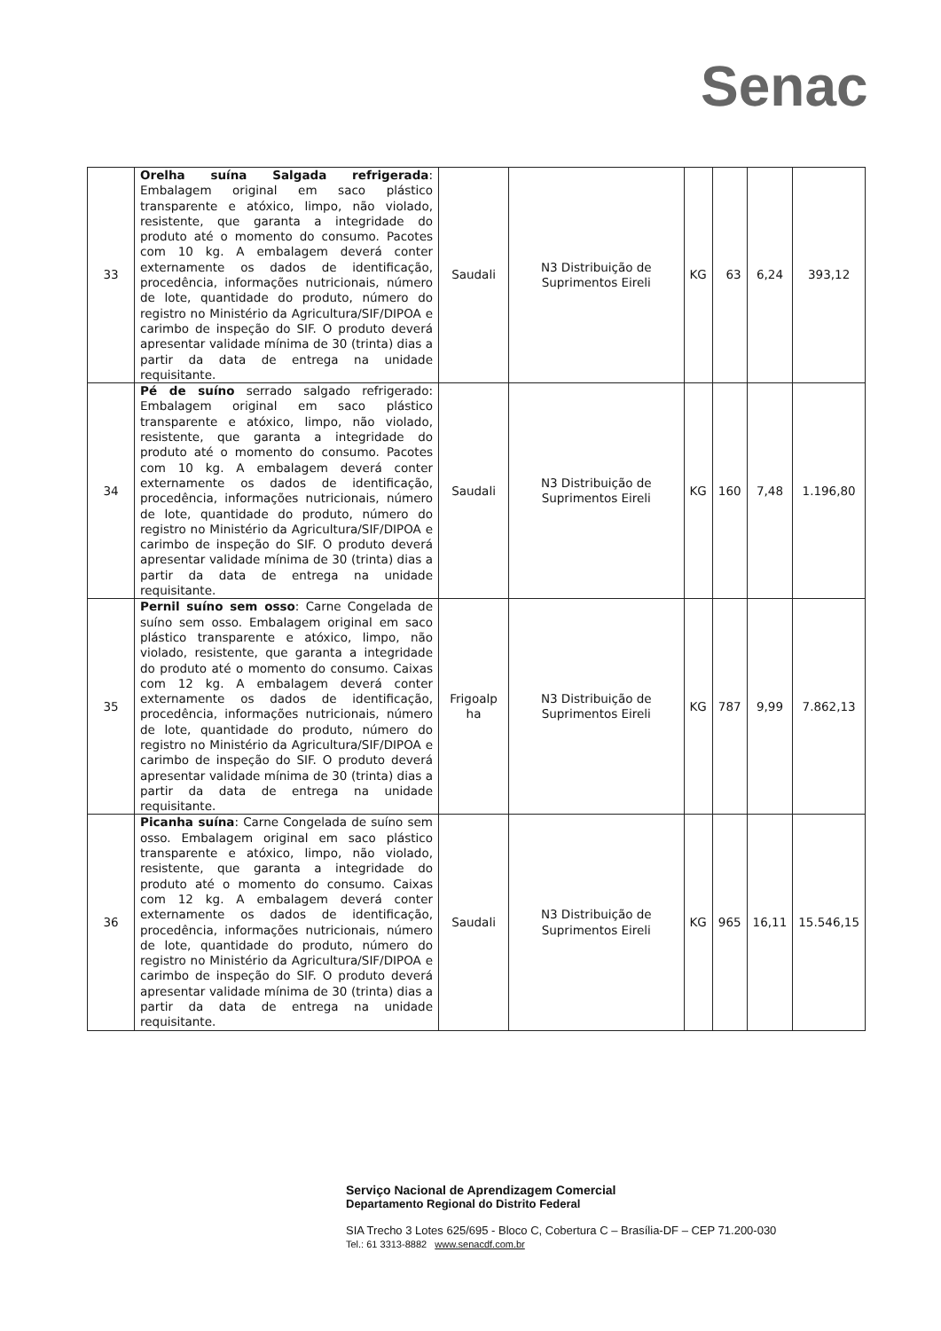Senac
| 33 | Orelha suína Salgada refrigerada : Embalagem original em saco plástico transparente e atóxico, limpo, não violado, resistente, que garanta a integridade do produto até o momento do consumo. Pacotes com 10 kg. A embalagem deverá conter externamente os dados de identificação, procedência, informações nutricionais, número de lote, quantidade do produto, número do registro no Ministério da Agricultura/SIF/DIPOA e carimbo de inspeção do SIF. O produto deverá apresentar validade mínima de 30 (trinta) dias a partir da data de entrega na unidade requisitante. | Saudali | N3 Distribuição de Suprimentos Eireli | KG | 63 | 6,24 | 393,12 |
| 34 | Pé de suíno serrado salgado refrigerado: Embalagem original em saco plástico transparente e atóxico, limpo, não violado, resistente, que garanta a integridade do produto até o momento do consumo. Pacotes com 10 kg. A embalagem deverá conter externamente os dados de identificação, procedência, informações nutricionais, número de lote, quantidade do produto, número do registro no Ministério da Agricultura/SIF/DIPOA e carimbo de inspeção do SIF. O produto deverá apresentar validade mínima de 30 (trinta) dias a partir da data de entrega na unidade requisitante. | Saudali | N3 Distribuição de Suprimentos Eireli | KG | 160 | 7,48 | 1.196,80 |
| 35 | Pernil suíno sem osso : Carne Congelada de suíno sem osso. Embalagem original em saco plástico transparente e atóxico, limpo, não violado, resistente, que garanta a integridade do produto até o momento do consumo. Caixas com 12 kg. A embalagem deverá conter externamente os dados de identificação, procedência, informações nutricionais, número de lote, quantidade do produto, número do registro no Ministério da Agricultura/SIF/DIPOA e carimbo de inspeção do SIF. O produto deverá apresentar validade mínima de 30 (trinta) dias a partir da data de entrega na unidade requisitante. | Frigoalp ha | N3 Distribuição de Suprimentos Eireli | KG | 787 | 9,99 | 7.862,13 |
| 36 | Picanha suína : Carne Congelada de suíno sem osso. Embalagem original em saco plástico transparente e atóxico, limpo, não violado, resistente, que garanta a integridade do produto até o momento do consumo. Caixas com 12 kg. A embalagem deverá conter externamente os dados de identificação, procedência, informações nutricionais, número de lote, quantidade do produto, número do registro no Ministério da Agricultura/SIF/DIPOA e carimbo de inspeção do SIF. O produto deverá apresentar validade mínima de 30 (trinta) dias a partir da data de entrega na unidade requisitante. | Saudali | N3 Distribuição de Suprimentos Eireli | KG | 965 | 16,11 | 15.546,15 |
Serviço Nacional de Aprendizagem Comercial
Departamento Regional do Distrito Federal
SIA Trecho 3 Lotes 625/695 - Bloco C, Cobertura C – Brasília-DF – CEP 71.200-030
Tel.: 61 3313-8882 www.senacdf.com.br